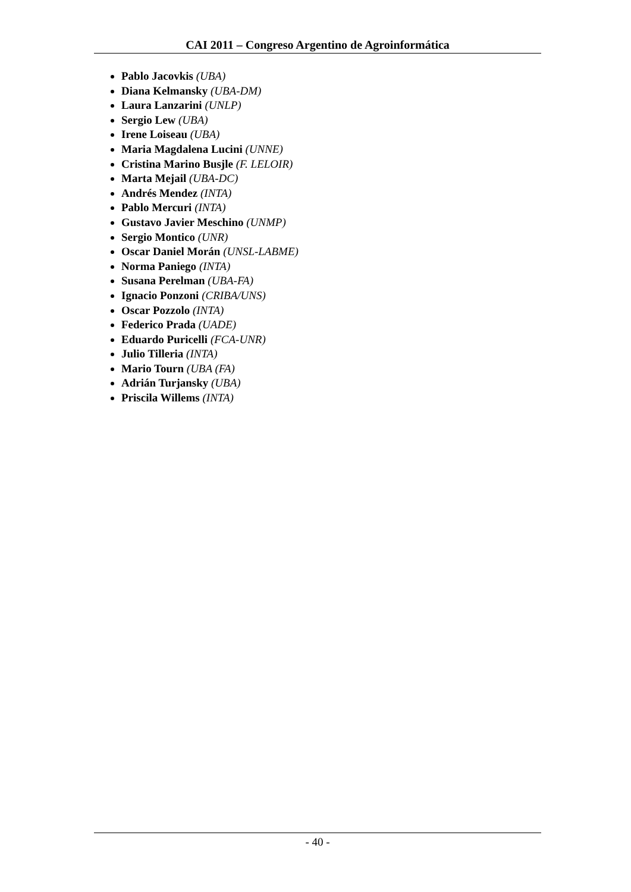CAI 2011 – Congreso Argentino de Agroinformática
Pablo Jacovkis (UBA)
Diana Kelmansky (UBA-DM)
Laura Lanzarini (UNLP)
Sergio Lew (UBA)
Irene Loiseau (UBA)
Maria Magdalena Lucini (UNNE)
Cristina Marino Busjle (F. LELOIR)
Marta Mejail (UBA-DC)
Andrés Mendez (INTA)
Pablo Mercuri (INTA)
Gustavo Javier Meschino (UNMP)
Sergio Montico (UNR)
Oscar Daniel Morán (UNSL-LABME)
Norma Paniego (INTA)
Susana Perelman (UBA-FA)
Ignacio Ponzoni (CRIBA/UNS)
Oscar Pozzolo (INTA)
Federico Prada (UADE)
Eduardo Puricelli (FCA-UNR)
Julio Tilleria (INTA)
Mario Tourn (UBA (FA)
Adrián Turjansky (UBA)
Priscila Willems (INTA)
- 40 -